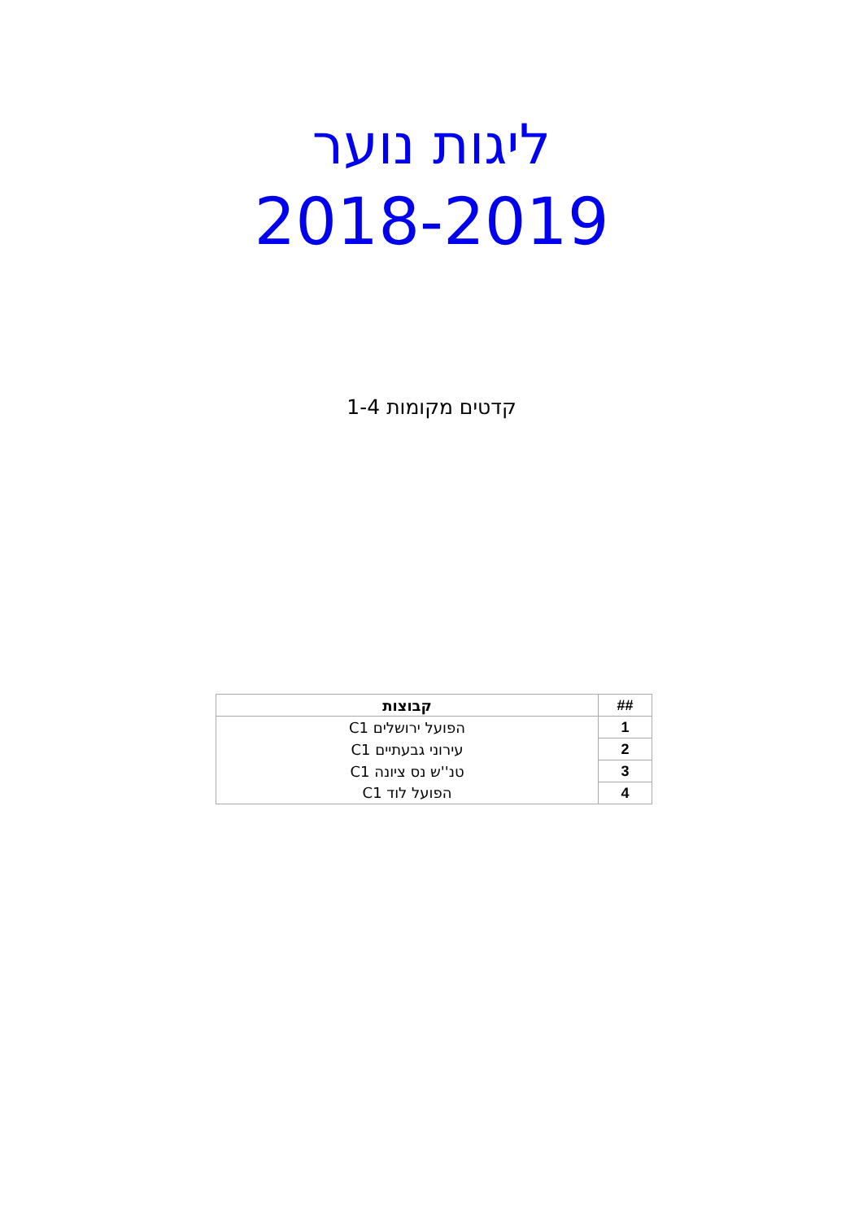ליגות נוער
2018-2019
קדטים מקומות 1-4
| ## | קבוצות |
| --- | --- |
| 1 | הפועל ירושלים C1 |
| 2 | עירוני גבעתיים C1 |
| 3 | טנ''ש נס ציונה C1 |
| 4 | הפועל לוד C1 |